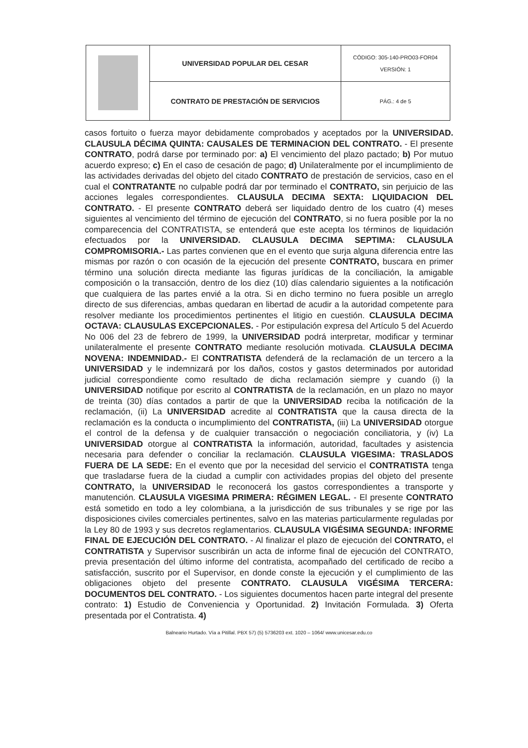| | UNIVERSIDAD POPULAR DEL CESAR | CÓDIGO: 305-140-PRO03-FOR04 VERSIÓN: 1 |
| | CONTRATO DE PRESTACIÓN DE SERVICIOS | PÁG.: 4 de 5 |
casos fortuito o fuerza mayor debidamente comprobados y aceptados por la UNIVERSIDAD. CLAUSULA DÉCIMA QUINTA: CAUSALES DE TERMINACION DEL CONTRATO. - El presente CONTRATO, podrá darse por terminado por: a) El vencimiento del plazo pactado; b) Por mutuo acuerdo expreso; c) En el caso de cesación de pago; d) Unilateralmente por el incumplimiento de las actividades derivadas del objeto del citado CONTRATO de prestación de servicios, caso en el cual el CONTRATANTE no culpable podrá dar por terminado el CONTRATO, sin perjuicio de las acciones legales correspondientes. CLAUSULA DECIMA SEXTA: LIQUIDACION DEL CONTRATO. - El presente CONTRATO deberá ser liquidado dentro de los cuatro (4) meses siguientes al vencimiento del término de ejecución del CONTRATO, si no fuera posible por la no comparecencia del CONTRATISTA, se entenderá que este acepta los términos de liquidación efectuados por la UNIVERSIDAD. CLAUSULA DECIMA SEPTIMA: CLAUSULA COMPROMISORIA.- Las partes convienen que en el evento que surja alguna diferencia entre las mismas por razón o con ocasión de la ejecución del presente CONTRATO, buscara en primer término una solución directa mediante las figuras jurídicas de la conciliación, la amigable composición o la transacción, dentro de los diez (10) días calendario siguientes a la notificación que cualquiera de las partes envié a la otra. Si en dicho termino no fuera posible un arreglo directo de sus diferencias, ambas quedaran en libertad de acudir a la autoridad competente para resolver mediante los procedimientos pertinentes el litigio en cuestión. CLAUSULA DECIMA OCTAVA: CLAUSULAS EXCEPCIONALES. - Por estipulación expresa del Artículo 5 del Acuerdo No 006 del 23 de febrero de 1999, la UNIVERSIDAD podrá interpretar, modificar y terminar unilateralmente el presente CONTRATO mediante resolución motivada. CLAUSULA DECIMA NOVENA: INDEMNIDAD.- El CONTRATISTA defenderá de la reclamación de un tercero a la UNIVERSIDAD y le indemnizará por los daños, costos y gastos determinados por autoridad judicial correspondiente como resultado de dicha reclamación siempre y cuando (i) la UNIVERSIDAD notifique por escrito al CONTRATISTA de la reclamación, en un plazo no mayor de treinta (30) días contados a partir de que la UNIVERSIDAD reciba la notificación de la reclamación, (ii) La UNIVERSIDAD acredite al CONTRATISTA que la causa directa de la reclamación es la conducta o incumplimiento del CONTRATISTA, (iii) La UNIVERSIDAD otorgue el control de la defensa y de cualquier transacción o negociación conciliatoria, y (iv) La UNIVERSIDAD otorgue al CONTRATISTA la información, autoridad, facultades y asistencia necesaria para defender o conciliar la reclamación. CLAUSULA VIGESIMA: TRASLADOS FUERA DE LA SEDE: En el evento que por la necesidad del servicio el CONTRATISTA tenga que trasladarse fuera de la ciudad a cumplir con actividades propias del objeto del presente CONTRATO, la UNIVERSIDAD le reconocerá los gastos correspondientes a transporte y manutención. CLAUSULA VIGESIMA PRIMERA: RÉGIMEN LEGAL. - El presente CONTRATO está sometido en todo a ley colombiana, a la jurisdicción de sus tribunales y se rige por las disposiciones civiles comerciales pertinentes, salvo en las materias particularmente reguladas por la Ley 80 de 1993 y sus decretos reglamentarios. CLAUSULA VIGÉSIMA SEGUNDA: INFORME FINAL DE EJECUCIÓN DEL CONTRATO. - Al finalizar el plazo de ejecución del CONTRATO, el CONTRATISTA y Supervisor suscribirán un acta de informe final de ejecución del CONTRATO, previa presentación del último informe del contratista, acompañado del certificado de recibo a satisfacción, suscrito por el Supervisor, en donde conste la ejecución y el cumplimiento de las obligaciones objeto del presente CONTRATO. CLAUSULA VIGÉSIMA TERCERA: DOCUMENTOS DEL CONTRATO. - Los siguientes documentos hacen parte integral del presente contrato: 1) Estudio de Conveniencia y Oportunidad. 2) Invitación Formulada. 3) Oferta presentada por el Contratista. 4)
Balneario Hurtado. Vía a Pitillal. PBX 57) (5) 5736203 ext. 1020 – 1064/ www.unicesar.edu.co